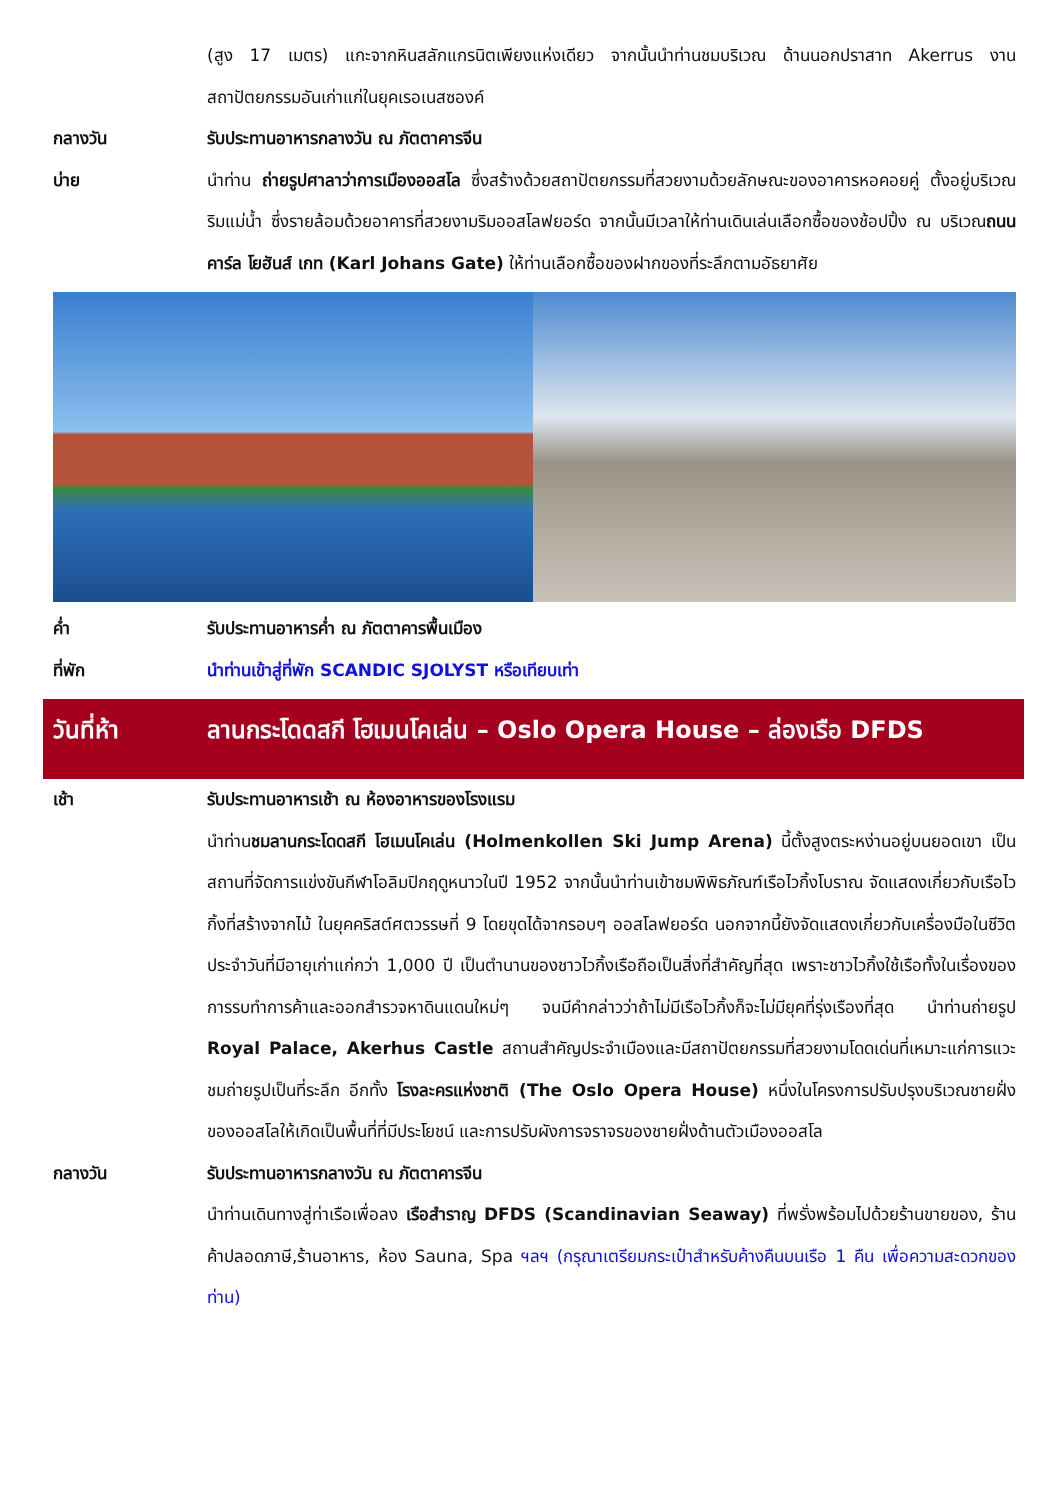(สูง 17 เมตร) แกะจากหินสลักแกรนิตเพียงแห่งเดียว จากนั้นนำท่านชมบริเวณ ด้านนอกปราสาท Akerrus งานสถาปัตยกรรมอันเก่าแก่ในยุคเรอเนสซองค์
กลางวัน รับประทานอาหารกลางวัน ณ ภัตตาคารจีน
บ่าย นำท่าน ถ่ายรูปศาลาว่าการเมืองออสโล ซึ่งสร้างด้วยสถาปัตยกรรมที่สวยงามด้วยลักษณะของอาคารหอคอยคู่ ตั้งอยู่บริเวณริมแม่น้ำ ซึ่งรายล้อมด้วยอาคารที่สวยงามริมออสโลฟยอร์ด จากนั้นมีเวลาให้ท่านเดินเล่นเลือกซื้อของช้อปปิ้ง ณ บริเวณถนนคาร์ล โยฮันส์ เกท (Karl Johans Gate) ให้ท่านเลือกซื้อของฝากของที่ระลึกตามอัธยาศัย
ค่ำ รับประทานอาหารค่ำ ณ ภัตตาคารพื้นเมือง
ที่พัก นำท่านเข้าสู่ที่พัก SCANDIC SJOLYST หรือเทียบเท่า
วันที่ห้า ลานกระโดดสกี โฮเมนโคเล่น – Oslo Opera House – ล่องเรือ DFDS
เช้า รับประทานอาหารเช้า ณ ห้องอาหารของโรงแรม
นำท่านชมลานกระโดดสกี โฮเมนโคเล่น (Holmenkollen Ski Jump Arena) นี้ตั้งสูงตระหง่านอยู่บนยอดเขา เป็นสถานที่จัดการแข่งขันกีฬาโอลิมปิกฤดูหนาวในปี 1952 จากนั้นนำท่านเข้าชมพิพิธภัณฑ์เรือไวกิ้งโบราณ จัดแสดงเกี่ยวกับเรือไวกิ้งที่สร้างจากไม้ ในยุคคริสต์ศตวรรษที่ 9 โดยขุดได้จากรอบๆ ออสโลฟยอร์ด นอกจากนี้ยังจัดแสดงเกี่ยวกับเครื่องมือในชีวิตประจำวันที่มีอายุเก่าแก่กว่า 1,000 ปี เป็นตำนานของชาวไวกิ้งเรือถือเป็นสิ่งที่สำคัญที่สุด เพราะชาวไวกิ้งใช้เรือทั้งในเรื่องของการรบทำการค้าและออกสำรวจหาดินแดนใหม่ๆ จนมีคำกล่าวว่าถ้าไม่มีเรือไวกิ้งก็จะไม่มียุคที่รุ่งเรืองที่สุด นำท่านถ่ายรูป Royal Palace, Akerhus Castle สถานสำคัญประจำเมืองและมีสถาปัตยกรรมที่สวยงามโดดเด่นที่เหมาะแก่การแวะชมถ่ายรูปเป็นที่ระลึก อีกทั้ง โรงละครแห่งชาติ (The Oslo Opera House) หนึ่งในโครงการปรับปรุงบริเวณชายฝั่งของออสโลให้เกิดเป็นพื้นที่ที่มีประโยชน์ และการปรับผังการจราจรของชายฝั่งด้านตัวเมืองออสโล
กลางวัน รับประทานอาหารกลางวัน ณ ภัตตาคารจีน
นำท่านเดินทางสู่ท่าเรือเพื่อลง เรือสำราญ DFDS (Scandinavian Seaway) ที่พรั่งพร้อมไปด้วยร้านขายของ, ร้านค้าปลอดภาษี,ร้านอาหาร, ห้อง Sauna, Spa ฯลฯ (กรุณาเตรียมกระเป๋าสำหรับค้างคืนบนเรือ 1 คืน เพื่อความสะดวกของท่าน)